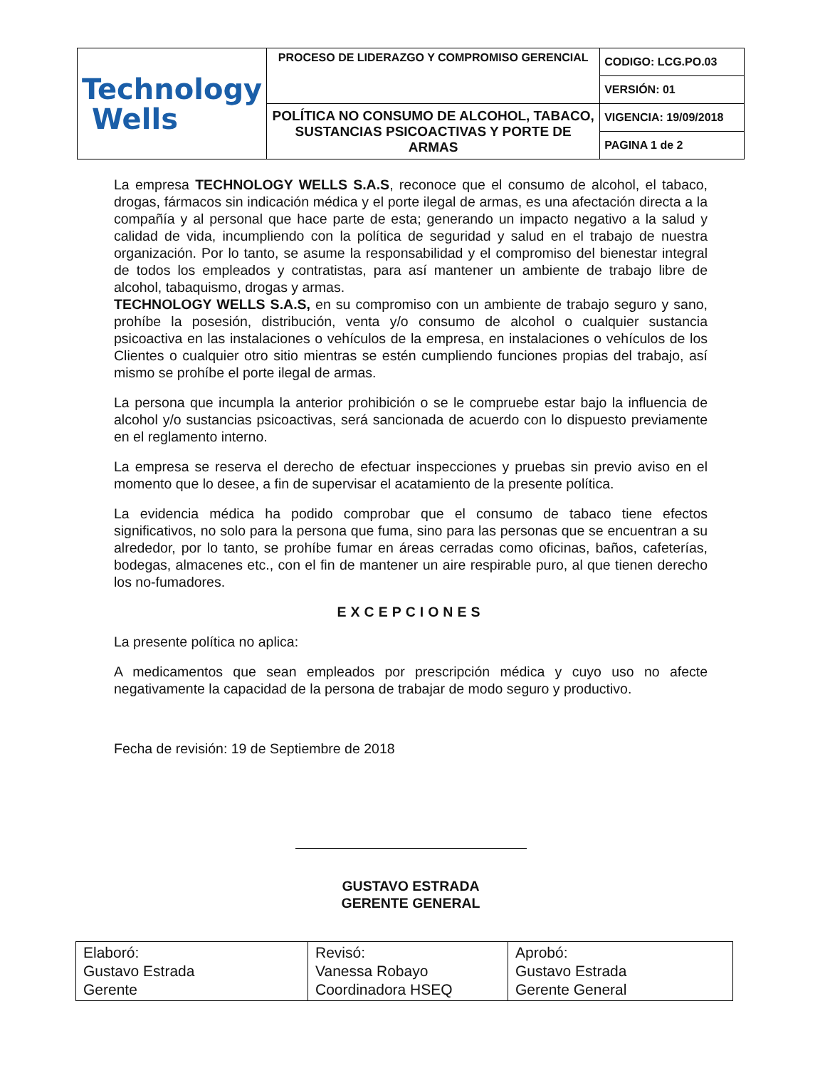| Technology Wells | PROCESO DE LIDERAZGO Y COMPROMISO GERENCIAL | CODIGO: LCG.PO.03 |
| | | VERSIÓN: 01 |
| | POLÍTICA NO CONSUMO DE ALCOHOL, TABACO, SUSTANCIAS PSICOACTIVAS Y PORTE DE ARMAS | VIGENCIA: 19/09/2018 |
| | | PAGINA 1 de 2 |
La empresa TECHNOLOGY WELLS S.A.S, reconoce que el consumo de alcohol, el tabaco, drogas, fármacos sin indicación médica y el porte ilegal de armas, es una afectación directa a la compañía y al personal que hace parte de esta; generando un impacto negativo a la salud y calidad de vida, incumpliendo con la política de seguridad y salud en el trabajo de nuestra organización. Por lo tanto, se asume la responsabilidad y el compromiso del bienestar integral de todos los empleados y contratistas, para así mantener un ambiente de trabajo libre de alcohol, tabaquismo, drogas y armas.
TECHNOLOGY WELLS S.A.S, en su compromiso con un ambiente de trabajo seguro y sano, prohíbe la posesión, distribución, venta y/o consumo de alcohol o cualquier sustancia psicoactiva en las instalaciones o vehículos de la empresa, en instalaciones o vehículos de los Clientes o cualquier otro sitio mientras se estén cumpliendo funciones propias del trabajo, así mismo se prohíbe el porte ilegal de armas.
La persona que incumpla la anterior prohibición o se le compruebe estar bajo la influencia de alcohol y/o sustancias psicoactivas, será sancionada de acuerdo con lo dispuesto previamente en el reglamento interno.
La empresa se reserva el derecho de efectuar inspecciones y pruebas sin previo aviso en el momento que lo desee, a fin de supervisar el acatamiento de la presente política.
La evidencia médica ha podido comprobar que el consumo de tabaco tiene efectos significativos, no solo para la persona que fuma, sino para las personas que se encuentran a su alrededor, por lo tanto, se prohíbe fumar en áreas cerradas como oficinas, baños, cafeterías, bodegas, almacenes etc., con el fin de mantener un aire respirable puro, al que tienen derecho los no-fumadores.
EXCEPCIONES
La presente política no aplica:
A medicamentos que sean empleados por prescripción médica y cuyo uso no afecte negativamente la capacidad de la persona de trabajar de modo seguro y productivo.
Fecha de revisión: 19 de Septiembre de 2018
GUSTAVO ESTRADA
GERENTE GENERAL
| Elaboró: Gustavo Estrada Gerente | Revisó: Vanessa Robayo Coordinadora HSEQ | Aprobó: Gustavo Estrada Gerente General |